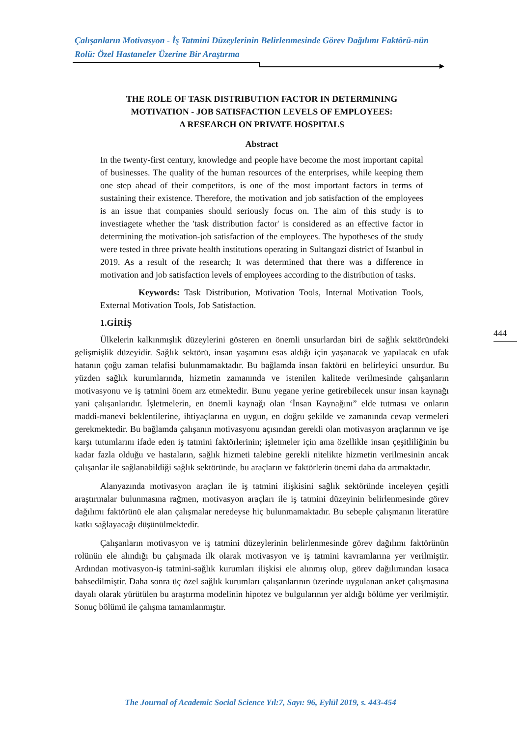Çalışanların Motivasyon - İş Tatmini Düzeylerinin Belirlenmesinde Görev Dağılımı Faktörü-nün Rolü: Özel Hastaneler Üzerine Bir Araştırma
THE ROLE OF TASK DISTRIBUTION FACTOR IN DETERMINING
MOTIVATION - JOB SATISFACTION LEVELS OF EMPLOYEES:
A RESEARCH ON PRIVATE HOSPITALS
Abstract
In the twenty-first century, knowledge and people have become the most important capital of businesses. The quality of the human resources of the enterprises, while keeping them one step ahead of their competitors, is one of the most important factors in terms of sustaining their existence. Therefore, the motivation and job satisfaction of the employees is an issue that companies should seriously focus on. The aim of this study is to investiagete whether the 'task distribution factor' is considered as an effective factor in determining the motivation-job satisfaction of the employees. The hypotheses of the study were tested in three private health institutions operating in Sultangazi district of Istanbul in 2019. As a result of the research; It was determined that there was a difference in motivation and job satisfaction levels of employees according to the distribution of tasks.
Keywords: Task Distribution, Motivation Tools, Internal Motivation Tools, External Motivation Tools, Job Satisfaction.
1.GİRİŞ
Ülkelerin kalkınmışlık düzeylerini gösteren en önemli unsurlardan biri de sağlık sektöründeki gelişmişlik düzeyidir. Sağlık sektörü, insan yaşamını esas aldığı için yaşanacak ve yapılacak en ufak hatanın çoğu zaman telafisi bulunmamaktadır. Bu bağlamda insan faktörü en belirleyici unsurdur. Bu yüzden sağlık kurumlarında, hizmetin zamanında ve istenilen kalitede verilmesinde çalışanların motivasyonu ve iş tatmini önem arz etmektedir. Bunu yegane yerine getirebilecek unsur insan kaynağı yani çalışanlarıdır. İşletmelerin, en önemli kaynağı olan ‘İnsan Kaynağını” elde tutması ve onların maddi-manevi beklentilerine, ihtiyaçlarına en uygun, en doğru şekilde ve zamanında cevap vermeleri gerekmektedir. Bu bağlamda çalışanın motivasyonu açısından gerekli olan motivasyon araçlarının ve işe karşı tutumlarını ifade eden iş tatmini faktörlerinin; işletmeler için ama özellikle insan çeşitliliğinin bu kadar fazla olduğu ve hastaların, sağlık hizmeti talebine gerekli nitelikte hizmetin verilmesinin ancak çalışanlar ile sağlanabildiği sağlık sektöründe, bu araçların ve faktörlerin önemi daha da artmaktadır.
Alanyazında motivasyon araçları ile iş tatmini ilişkisini sağlık sektöründe inceleyen çeşitli araştırmalar bulunmasına rağmen, motivasyon araçları ile iş tatmini düzeyinin belirlenmesinde görev dağılımı faktörünü ele alan çalışmalar neredeyse hiç bulunmamaktadır. Bu sebeple çalışmanın literatüre katkı sağlayacağı düşünülmektedir.
Çalışanların motivasyon ve iş tatmini düzeylerinin belirlenmesinde görev dağılımı faktörünün rolünün ele alındığı bu çalışmada ilk olarak motivasyon ve iş tatmini kavramlarına yer verilmiştir. Ardından motivasyon-iş tatmini-sağlık kurumları ilişkisi ele alınmış olup, görev dağılımından kısaca bahsedilmiştir. Daha sonra üç özel sağlık kurumları çalışanlarının üzerinde uygulanan anket çalışmasına dayalı olarak yürütülen bu araştırma modelinin hipotez ve bulgularının yer aldığı bölüme yer verilmiştir. Sonuç bölümü ile çalışma tamamlanmıştır.
444
The Journal of Academic Social Science Yıl:7, Sayı: 96, Eylül 2019, s. 443-454